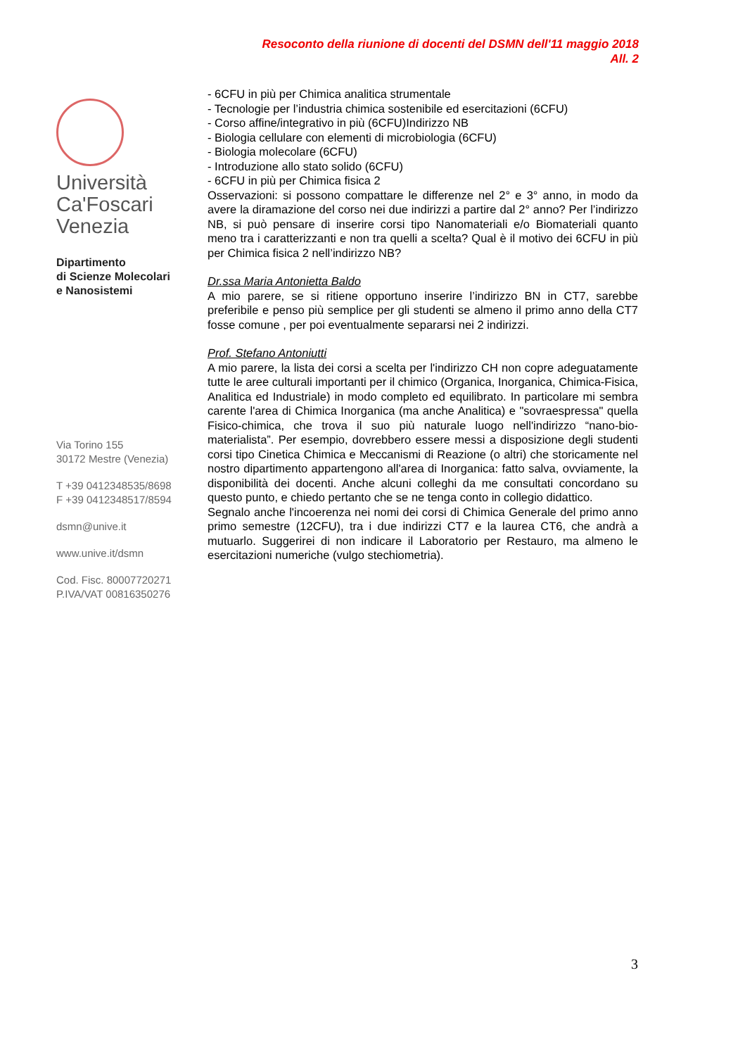Resoconto della riunione di docenti del DSMN dell'11 maggio 2018
All. 2
Università
Ca'Foscari
Venezia
Dipartimento
di Scienze Molecolari
e Nanosistemi
Via Torino 155
30172 Mestre (Venezia)
T +39 0412348535/8698
F +39 0412348517/8594
dsmn@unive.it
www.unive.it/dsmn
Cod. Fisc. 80007720271
P.IVA/VAT 00816350276
- 6CFU in più per Chimica analitica strumentale
- Tecnologie per l’industria chimica sostenibile ed esercitazioni (6CFU)
- Corso affine/integrativo in più (6CFU)Indirizzo NB
- Biologia cellulare con elementi di microbiologia (6CFU)
- Biologia molecolare (6CFU)
- Introduzione allo stato solido (6CFU)
- 6CFU in più per Chimica fisica 2
Osservazioni: si possono compattare le differenze nel 2° e 3° anno, in modo da avere la diramazione del corso nei due indirizzi a partire dal 2° anno? Per l’indirizzo NB, si può pensare di inserire corsi tipo Nanomateriali e/o Biomateriali quanto meno tra i caratterizzanti e non tra quelli a scelta? Qual è il motivo dei 6CFU in più per Chimica fisica 2 nell’indirizzo NB?
Dr.ssa Maria Antonietta Baldo
A mio parere, se si ritiene opportuno inserire l’indirizzo BN in CT7, sarebbe preferibile e penso più semplice per gli studenti se almeno il primo anno della CT7 fosse comune , per poi eventualmente separarsi nei 2 indirizzi.
Prof. Stefano Antoniutti
A mio parere, la lista dei corsi a scelta per l'indirizzo CH non copre adeguatamente tutte le aree culturali importanti per il chimico (Organica, Inorganica, Chimica-Fisica, Analitica ed Industriale) in modo completo ed equilibrato. In particolare mi sembra carente l'area di Chimica Inorganica (ma anche Analitica) e "sovraespressa" quella Fisico-chimica, che trova il suo più naturale luogo nell'indirizzo “nano-bio-materialista”. Per esempio, dovrebbero essere messi a disposizione degli studenti corsi tipo Cinetica Chimica e Meccanismi di Reazione (o altri) che storicamente nel nostro dipartimento appartengono all'area di Inorganica: fatto salva, ovviamente, la disponibilità dei docenti. Anche alcuni colleghi da me consultati concordano su questo punto, e chiedo pertanto che se ne tenga conto in collegio didattico.
Segnalo anche l'incoerenza nei nomi dei corsi di Chimica Generale del primo anno primo semestre (12CFU), tra i due indirizzi CT7 e la laurea CT6, che andrà a mutuarlo. Suggerirei di non indicare il Laboratorio per Restauro, ma almeno le esercitazioni numeriche (vulgo stechiometria).
3